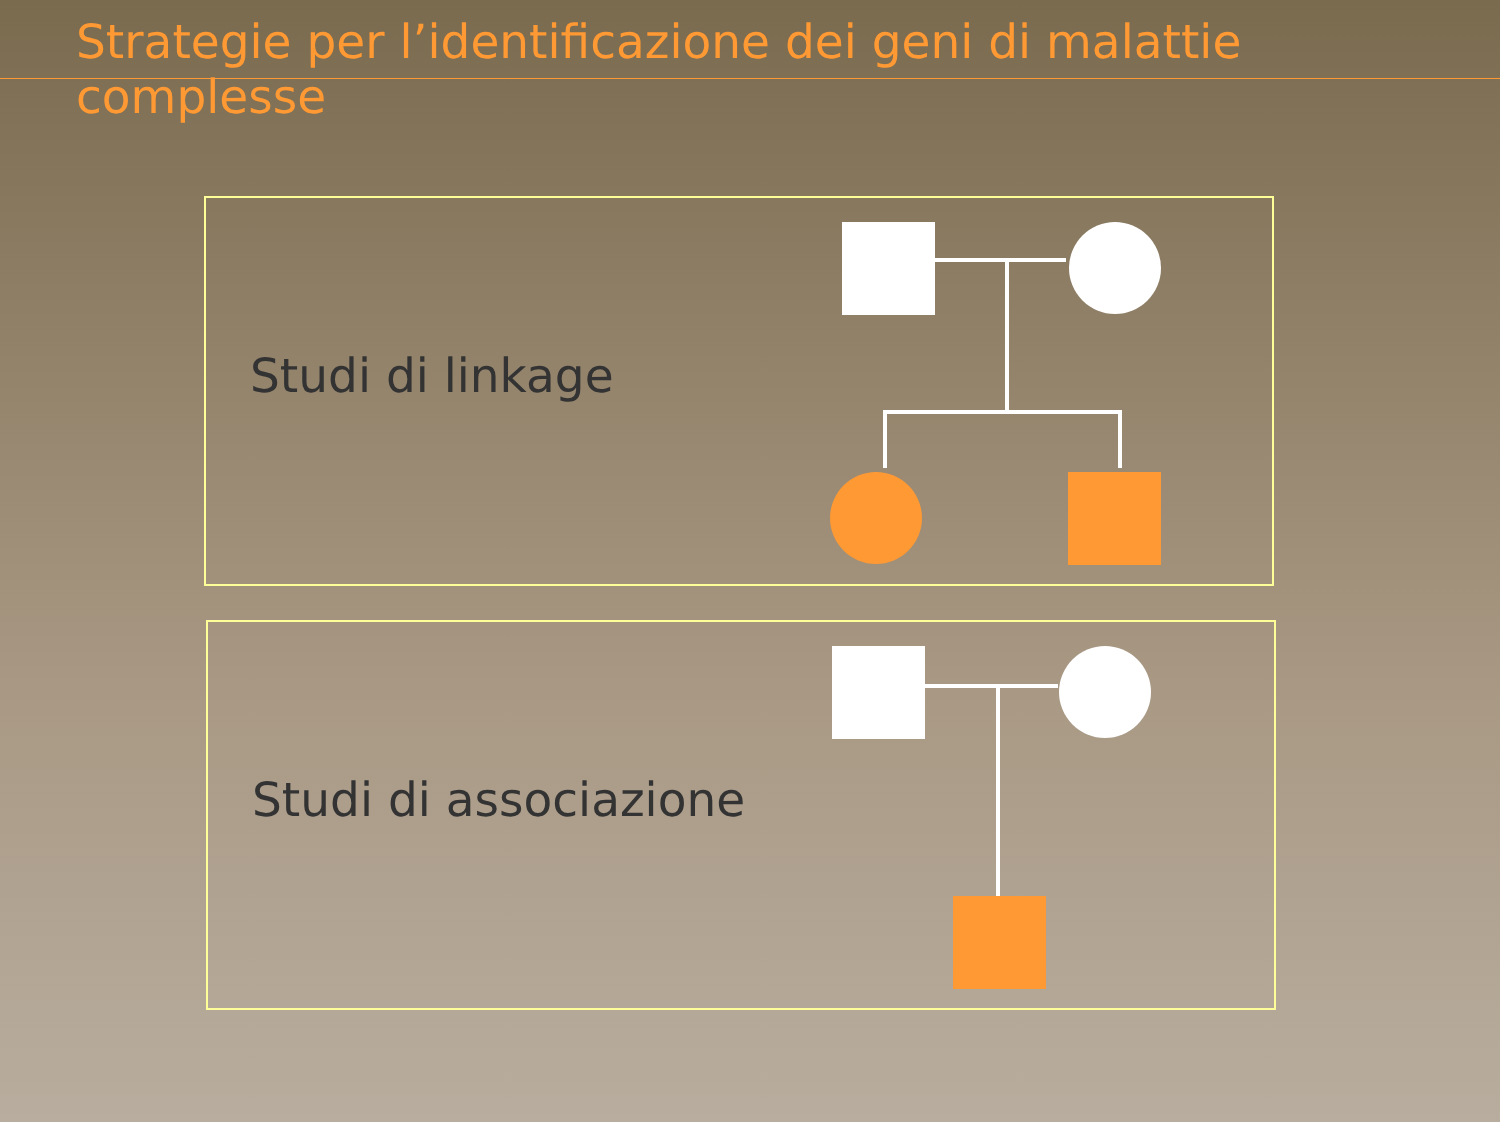Strategie per l’identificazione dei geni di malattie complesse
Studi di linkage
Studi di associazione